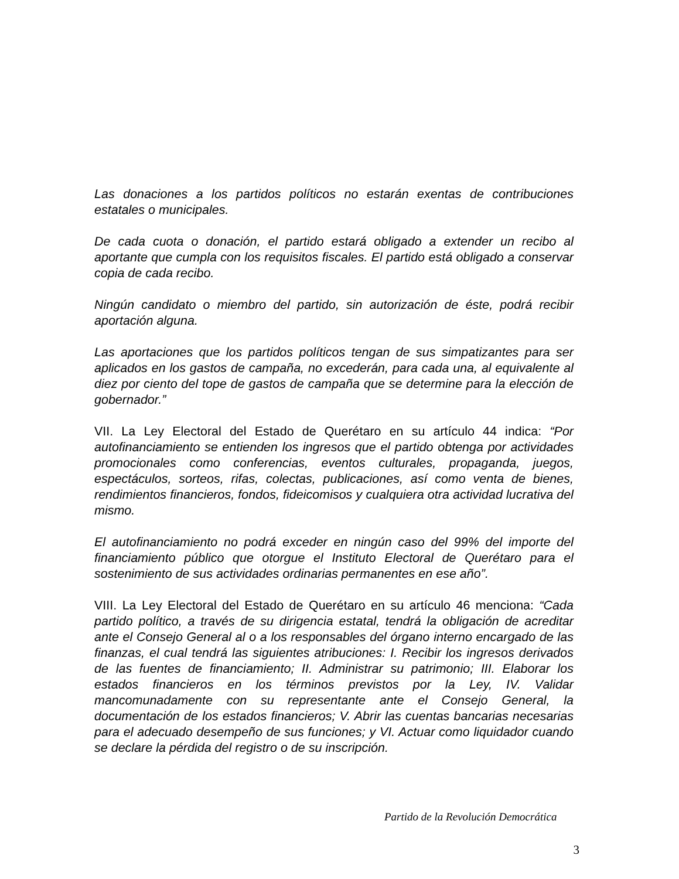Las donaciones a los partidos políticos no estarán exentas de contribuciones estatales o municipales.
De cada cuota o donación, el partido estará obligado a extender un recibo al aportante que cumpla con los requisitos fiscales. El partido está obligado a conservar copia de cada recibo.
Ningún candidato o miembro del partido, sin autorización de éste, podrá recibir aportación alguna.
Las aportaciones que los partidos políticos tengan de sus simpatizantes para ser aplicados en los gastos de campaña, no excederán, para cada una, al equivalente al diez por ciento del tope de gastos de campaña que se determine para la elección de gobernador.”
VII. La Ley Electoral del Estado de Querétaro en su artículo 44 indica: “Por autofinanciamiento se entienden los ingresos que el partido obtenga por actividades promocionales como conferencias, eventos culturales, propaganda, juegos, espectáculos, sorteos, rifas, colectas, publicaciones, así como venta de bienes, rendimientos financieros, fondos, fideicomisos y cualquiera otra actividad lucrativa del mismo.
El autofinanciamiento no podrá exceder en ningún caso del 99% del importe del financiamiento público que otorgue el Instituto Electoral de Querétaro para el sostenimiento de sus actividades ordinarias permanentes en ese año”.
VIII. La Ley Electoral del Estado de Querétaro en su artículo 46 menciona: “Cada partido político, a través de su dirigencia estatal, tendrá la obligación de acreditar ante el Consejo General al o a los responsables del órgano interno encargado de las finanzas, el cual tendrá las siguientes atribuciones: I. Recibir los ingresos derivados de las fuentes de financiamiento; II. Administrar su patrimonio; III. Elaborar los estados financieros en los términos previstos por la Ley, IV. Validar mancomunadamente con su representante ante el Consejo General, la documentación de los estados financieros; V. Abrir las cuentas bancarias necesarias para el adecuado desempeño de sus funciones; y VI. Actuar como liquidador cuando se declare la pérdida del registro o de su inscripción.
Partido de la Revolución Democrática
3